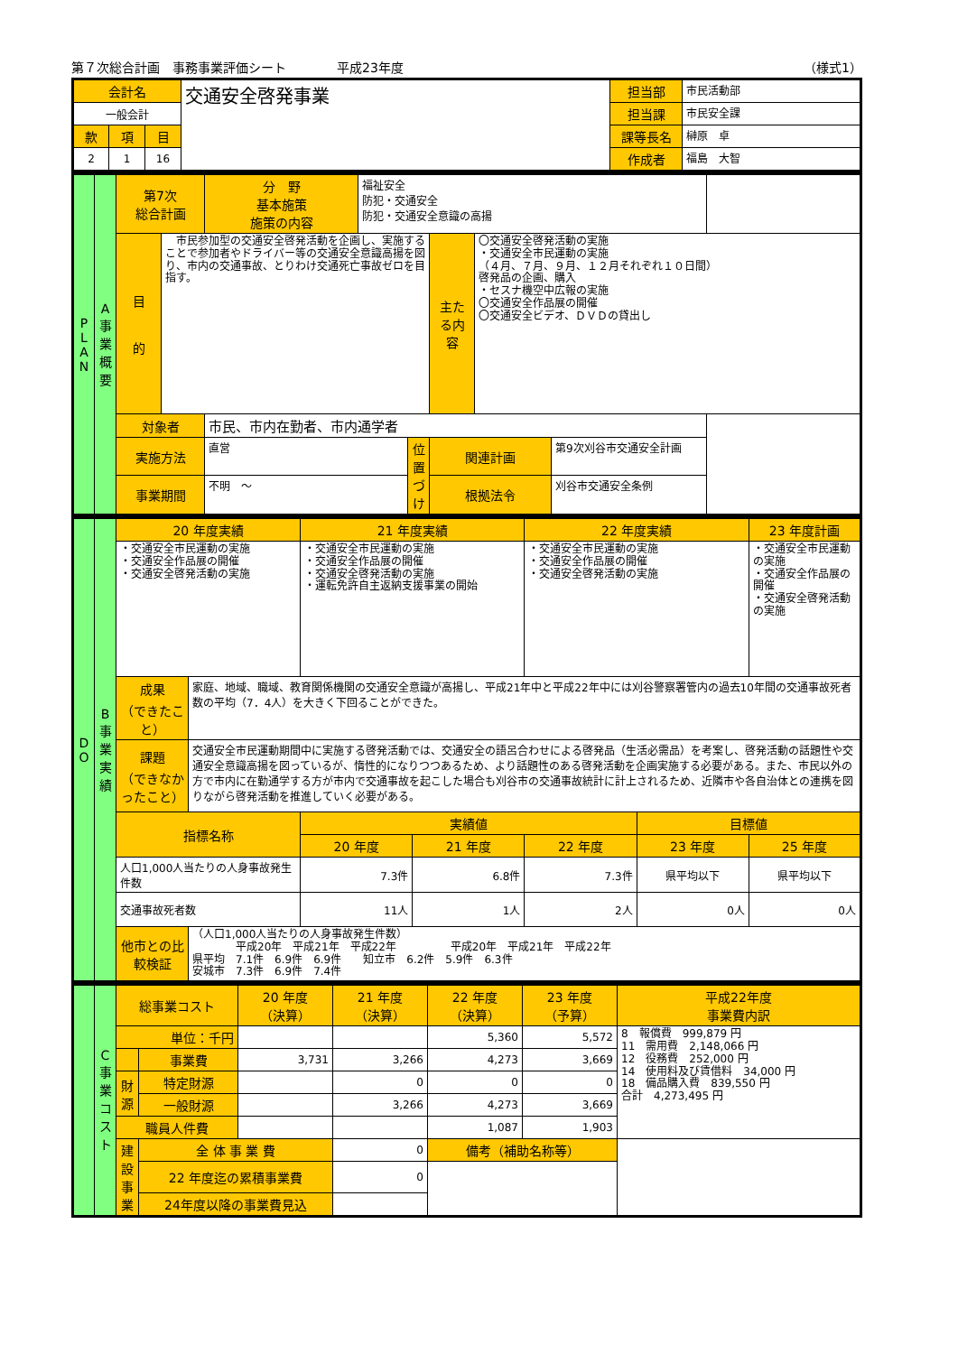第７次総合計画　事務事業評価シート　　　　平成23年度 （様式1）
| 会計名 | | | 交通安全啓発事業 | 担当部 | 市民活動部 |
| 一般会計 | | | | 担当課 | 市民安全課 |
| 款 | 項 | 目 | | 課等長名 | 榊原 卓 |
| 2 | 1 | 16 | | 作成者 | 福島 大智 |
| P L A N | A 事 業 概 要 | 第7次 総合計画 | | 分 野 基本施策 施策の内容 | 福祉安全 防犯・交通安全 防犯・交通安全意識の高揚 | | | | |
| | | 目 的 | 市民参加型の交通安全啓発活動を企画し、実施することで参加者やドライバー等の交通安全意識高揚を図り、市内の交通事故、とりわけ交通死亡事故ゼロを目指す。 | | | | 主たる内容 | 〇交通安全啓発活動の実施 ・交通安全市民運動の実施 （４月、７月、９月、１２月それぞれ１０日間） 啓発品の企画、購入 ・セスナ機空中広報の実施 〇交通安全作品展の開催 〇交通安全ビデオ、ＤＶＤの貸出し | |
| | | 対象者 | | 市民、市内在勤者、市内通学者 | | | | | |
| | | 実施方法 | | 直営 | | 位置づけ | 関連計画 | | 第9次刈谷市交通安全計画 |
| | | 事業期間 | | 不明 ～ | | | 根拠法令 | | 刈谷市交通安全条例 |
| D O | B 事 業 実 績 | 20 年度実績 | | 21 年度実績 | | 22 年度実績 | | 23 年度計画 |
| | | ・交通安全市民運動の実施 ・交通安全作品展の開催 ・交通安全啓発活動の実施 | | ・交通安全市民運動の実施 ・交通安全作品展の開催 ・交通安全啓発活動の実施 ・運転免許自主返納支援事業の開始 | | ・交通安全市民運動の実施 ・交通安全作品展の開催 ・交通安全啓発活動の実施 | | ・交通安全市民運動の実施 ・交通安全作品展の開催 ・交通安全啓発活動の実施 |
| | | 成果 （できたこと） | 家庭、地域、職域、教育関係機関の交通安全意識が高揚し、平成21年中と平成22年中には刈谷警察署管内の過去10年間の交通事故死者数の平均（7．4人）を大きく下回ることができた。 | | | | | |
| | | 課題 （できなかったこと） | 交通安全市民運動期間中に実施する啓発活動では、交通安全の語呂合わせによる啓発品（生活必需品）を考案し、啓発活動の話題性や交通安全意識高揚を図っているが、惰性的になりつつあるため、より話題性のある啓発活動を企画実施する必要がある。また、市民以外の方で市内に在勤通学する方が市内で交通事故を起こした場合も刈谷市の交通事故統計に計上されるため、近隣市や各自治体との連携を図りながら啓発活動を推進していく必要がある。 | | | | | |
| | | 指標名称 | | 実績値 | | | 目標値 | |
| | | | | 20 年度 | 21 年度 | 22 年度 | 23 年度 | 25 年度 |
| | | 人口1,000人当たりの人身事故発生件数 | | 7.3件 | 6.8件 | 7.3件 | 県平均以下 | 県平均以下 |
| | | 交通事故死者数 | | 11人 | 1人 | 2人 | 0人 | 0人 |
| | | 他市との比較検証 | （人口1,000人当たりの人身事故発生件数） 平成20年 平成21年 平成22年 平成20年 平成21年 平成22年 県平均 7.1件 6.9件 6.9件 知立市 6.2件 5.9件 6.3件 安城市 7.3件 6.9件 7.4件 | | | | | |
| | C 事 業 コ ス ト | 総事業コスト | | 20 年度 （決算） | 21 年度 （決算） | 22 年度 （決算） | 23 年度 （予算） | 平成22年度 事業費内訳 |
| | | 単位：千円 | | | | 5,360 | 5,572 | 8 報償費 999,879 円 11 需用費 2,148,066 円 12 役務費 252,000 円 14 使用料及び賃借料 34,000 円 18 備品購入費 839,550 円 合計 4,273,495 円 |
| | | | 事業費 | 3,731 | 3,266 | 4,273 | 3,669 | |
| | | 財源 | 特定財源 | | 0 | 0 | 0 | |
| | | | 一般財源 | | 3,266 | 4,273 | 3,669 | |
| | | 職員人件費 | | | | 1,087 | 1,903 | |
| | | 建設事業 | 全 体 事 業 費 | | 0 | 備考（補助名称等） | | |
| | | | 22 年度迄の累積事業費 | | 0 | | | |
| | | | 24年度以降の事業費見込 | | | | | |